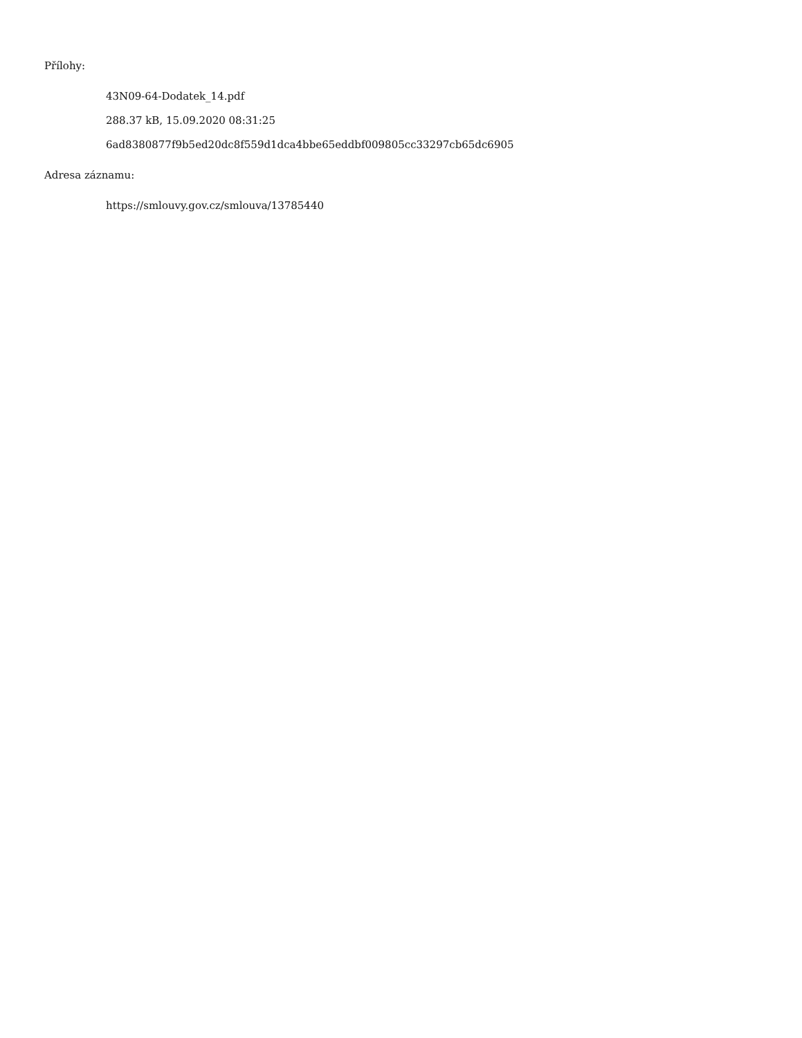Přílohy:
43N09-64-Dodatek_14.pdf
288.37 kB, 15.09.2020 08:31:25
6ad8380877f9b5ed20dc8f559d1dca4bbe65eddbf009805cc33297cb65dc6905
Adresa záznamu:
https://smlouvy.gov.cz/smlouva/13785440